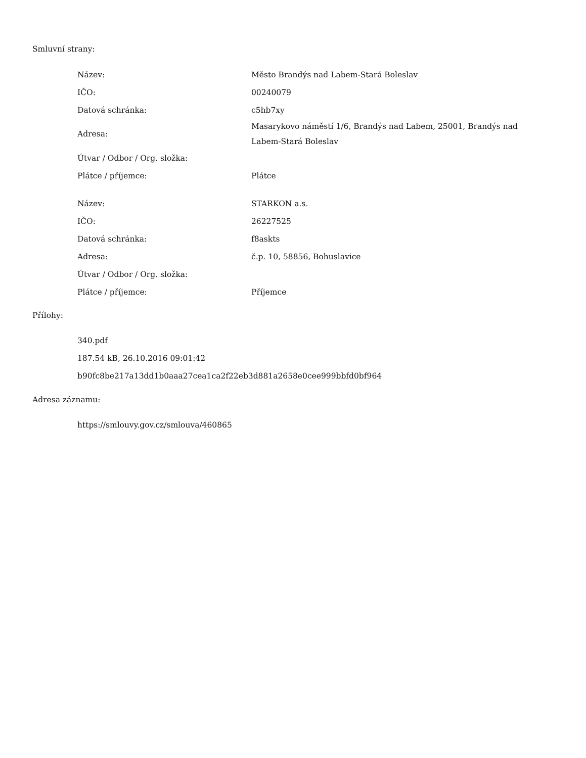Smluvní strany:
| Název: | Město Brandýs nad Labem-Stará Boleslav |
| IČO: | 00240079 |
| Datová schránka: | c5hb7xy |
| Adresa: | Masarykovo náměstí 1/6, Brandýs nad Labem, 25001, Brandýs nad Labem-Stará Boleslav |
| Útvar / Odbor / Org. složka: | |
| Plátce / příjemce: | Plátce |
| Název: | STARKON a.s. |
| IČO: | 26227525 |
| Datová schránka: | f8askts |
| Adresa: | č.p. 10, 58856, Bohuslavice |
| Útvar / Odbor / Org. složka: | |
| Plátce / příjemce: | Příjemce |
Přílohy:
340.pdf
187.54 kB, 26.10.2016 09:01:42
b90fc8be217a13dd1b0aaa27cea1ca2f22eb3d881a2658e0cee999bbfd0bf964
Adresa záznamu:
https://smlouvy.gov.cz/smlouva/460865